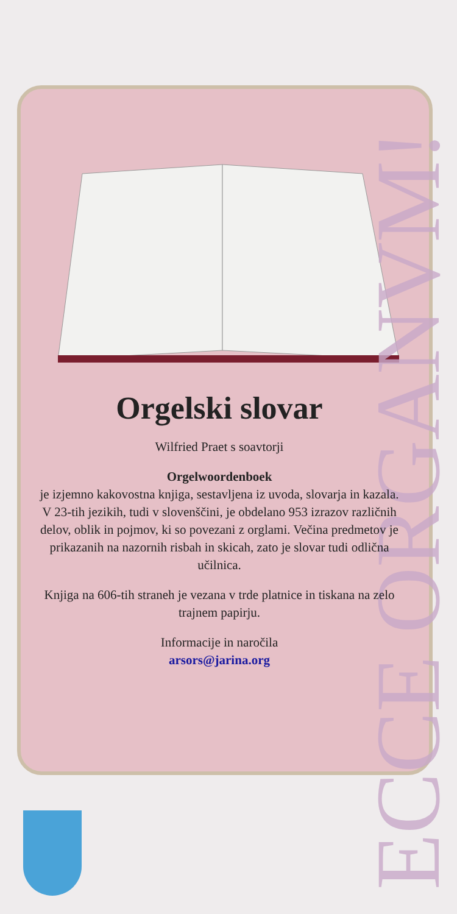ECCE ORGANVM!
Orgelski slovar
Wilfried Praet s soavtorji
Orgelwoordenboek
je izjemno kakovostna knjiga, sestavljena iz uvoda, slovarja in kazala. V 23-tih jezikih, tudi v slovenščini, je obdelano 953 izrazov različnih delov, oblik in pojmov, ki so povezani z orglami. Večina predmetov je prikazanih na nazornih risbah in skicah, zato je slovar tudi odlična učilnica.
Knjiga na 606-tih straneh je vezana v trde platnice in tiskana na zelo trajnem papirju.
Informacije in naročila
arsors@jarina.org